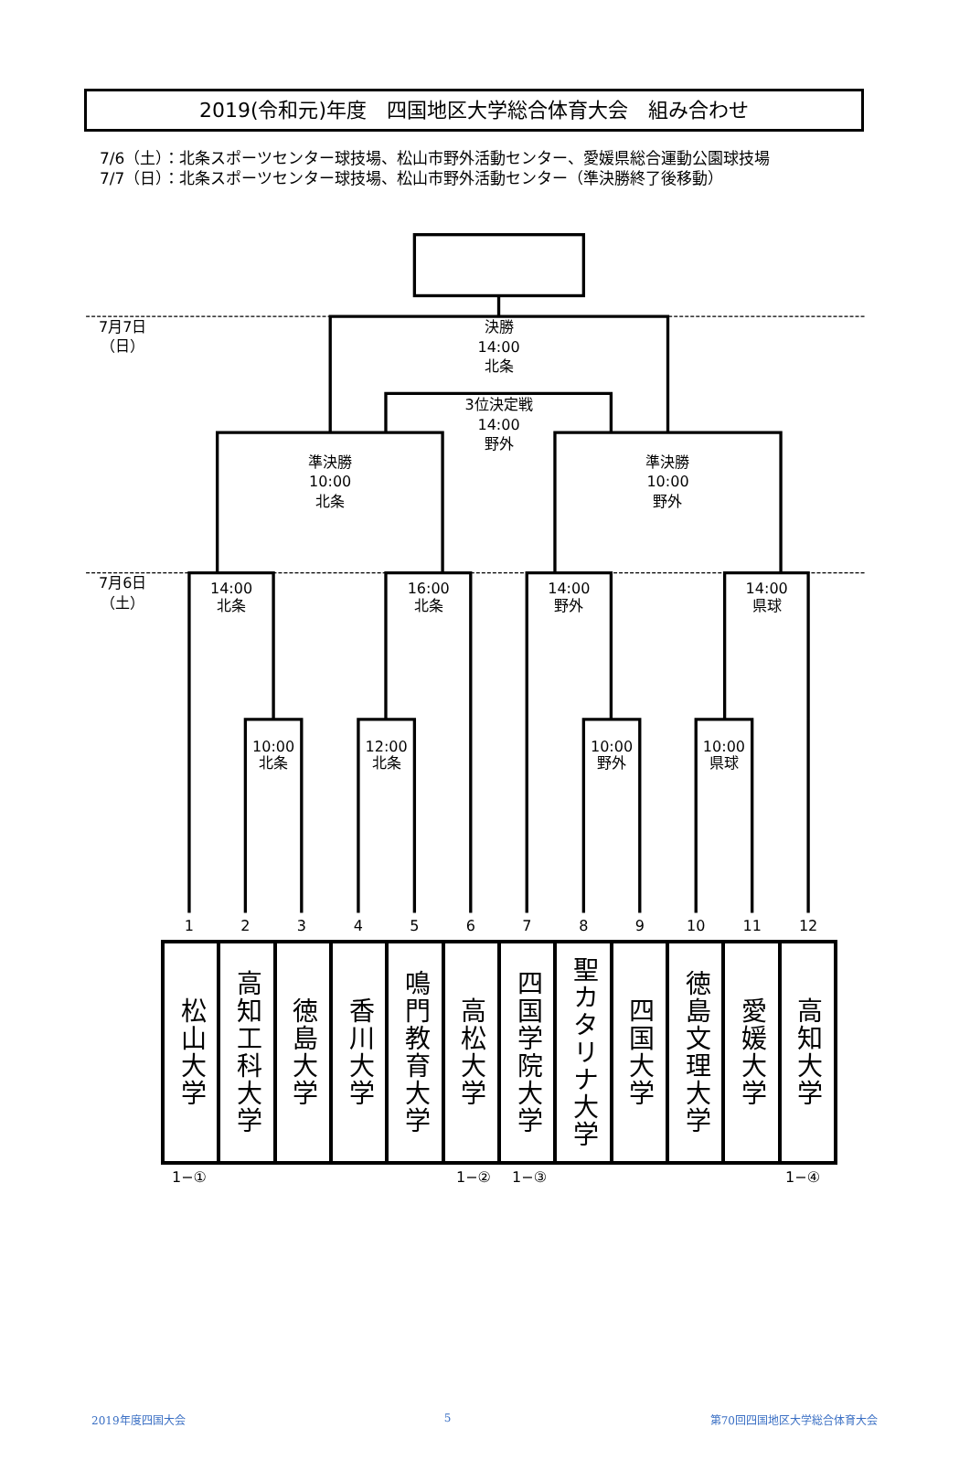2019(令和元)年度　四国地区大学総合体育大会　組み合わせ
7/6（土）：北条スポーツセンター球技場、松山市野外活動センター、愛媛県総合運動公園球技場
7/7（日）：北条スポーツセンター球技場、松山市野外活動センター（準決勝終了後移動）
7月7日
（日）
決勝
14:00
北条
3位決定戦
14:00
野外
準決勝
10:00
北条
準決勝
10:00
野外
7月6日
（土）
14:00
北条
16:00
北条
14:00
野外
14:00
県球
10:00
北条
12:00
北条
10:00
野外
10:00
県球
1
2
3
4
5
6
7
8
9
10
11
12
| 松山大学 | 高知工科大学 | 徳島大学 | 香川大学 | 鳴門教育大学 | 高松大学 | 四国学院大学 | 聖カタリナ大学 | 四国大学 | 徳島文理大学 | 愛媛大学 | 高知大学 |
1−① 1−② 1−③ 1−④
2019年度四国大会 5 第70回四国地区大学総合体育大会